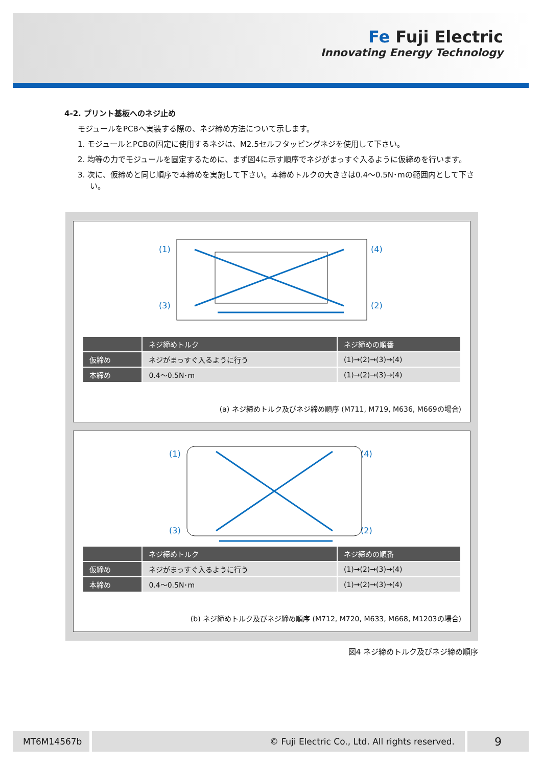Fe Fuji Electric
Innovating Energy Technology
4-2. プリント基板へのネジ止め
モジュールをPCBへ実装する際の、ネジ締め方法について示します。
1. モジュールとPCBの固定に使用するネジは、M2.5セルフタッピングネジを使用して下さい。
2. 均等の力でモジュールを固定するために、まず図4に示す順序でネジがまっすぐ入るように仮締めを行います。
3. 次に、仮締めと同じ順序で本締めを実施して下さい。本締めトルクの大きさは0.4～0.5N･mの範囲内として下さい。
(1)
(4)
(3)
(2)
| | ネジ締めトルク | ネジ締めの順番 |
| --- | --- | --- |
| 仮締め | ネジがまっすぐ入るように行う | (1)→(2)→(3)→(4) |
| 本締め | 0.4～0.5N･m | (1)→(2)→(3)→(4) |
(a) ネジ締めトルク及びネジ締め順序 (M711, M719, M636, M669の場合)
(1)
(4)
(3)
(2)
| | ネジ締めトルク | ネジ締めの順番 |
| --- | --- | --- |
| 仮締め | ネジがまっすぐ入るように行う | (1)→(2)→(3)→(4) |
| 本締め | 0.4～0.5N･m | (1)→(2)→(3)→(4) |
(b) ネジ締めトルク及びネジ締め順序 (M712, M720, M633, M668, M1203の場合)
図4 ネジ締めトルク及びネジ締め順序
MT6M14567b © Fuji Electric Co., Ltd. All rights reserved.
9